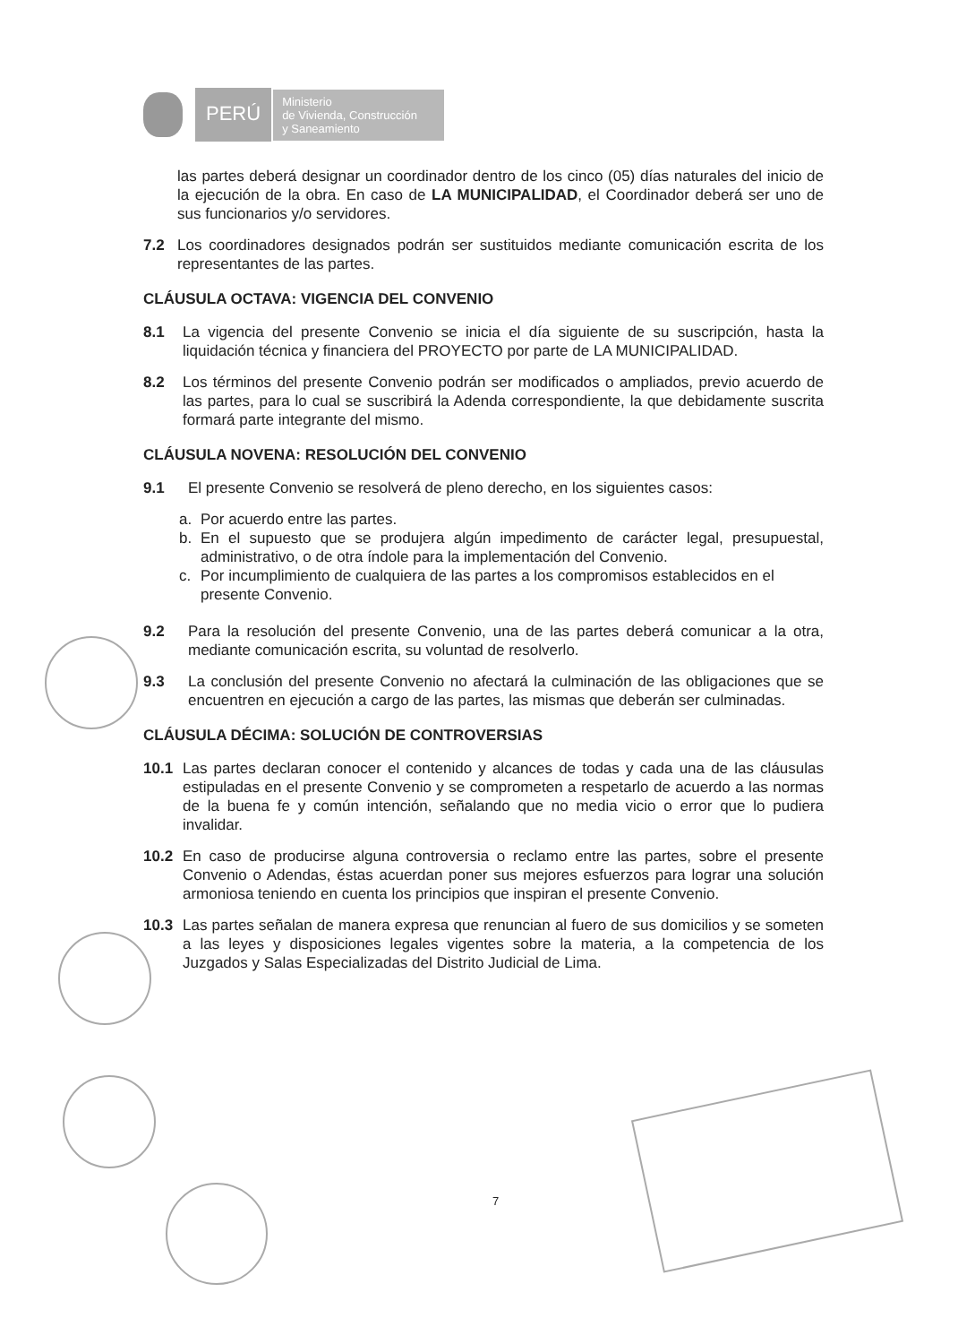PERÚ
Ministerio
de Vivienda, Construcción
y Saneamiento
las partes deberá designar un coordinador dentro de los cinco (05) días naturales del inicio de la ejecución de la obra. En caso de LA MUNICIPALIDAD, el Coordinador deberá ser uno de sus funcionarios y/o servidores.
7.2 Los coordinadores designados podrán ser sustituidos mediante comunicación escrita de los representantes de las partes.
CLÁUSULA OCTAVA: VIGENCIA DEL CONVENIO
8.1 La vigencia del presente Convenio se inicia el día siguiente de su suscripción, hasta la liquidación técnica y financiera del PROYECTO por parte de LA MUNICIPALIDAD.
8.2 Los términos del presente Convenio podrán ser modificados o ampliados, previo acuerdo de las partes, para lo cual se suscribirá la Adenda correspondiente, la que debidamente suscrita formará parte integrante del mismo.
CLÁUSULA NOVENA: RESOLUCIÓN DEL CONVENIO
9.1 El presente Convenio se resolverá de pleno derecho, en los siguientes casos:
a. Por acuerdo entre las partes.
b. En el supuesto que se produjera algún impedimento de carácter legal, presupuestal, administrativo, o de otra índole para la implementación del Convenio.
c. Por incumplimiento de cualquiera de las partes a los compromisos establecidos en el presente Convenio.
9.2 Para la resolución del presente Convenio, una de las partes deberá comunicar a la otra, mediante comunicación escrita, su voluntad de resolverlo.
9.3 La conclusión del presente Convenio no afectará la culminación de las obligaciones que se encuentren en ejecución a cargo de las partes, las mismas que deberán ser culminadas.
CLÁUSULA DÉCIMA: SOLUCIÓN DE CONTROVERSIAS
10.1 Las partes declaran conocer el contenido y alcances de todas y cada una de las cláusulas estipuladas en el presente Convenio y se comprometen a respetarlo de acuerdo a las normas de la buena fe y común intención, señalando que no media vicio o error que lo pudiera invalidar.
10.2 En caso de producirse alguna controversia o reclamo entre las partes, sobre el presente Convenio o Adendas, éstas acuerdan poner sus mejores esfuerzos para lograr una solución armoniosa teniendo en cuenta los principios que inspiran el presente Convenio.
10.3 Las partes señalan de manera expresa que renuncian al fuero de sus domicilios y se someten a las leyes y disposiciones legales vigentes sobre la materia, a la competencia de los Juzgados y Salas Especializadas del Distrito Judicial de Lima.
7